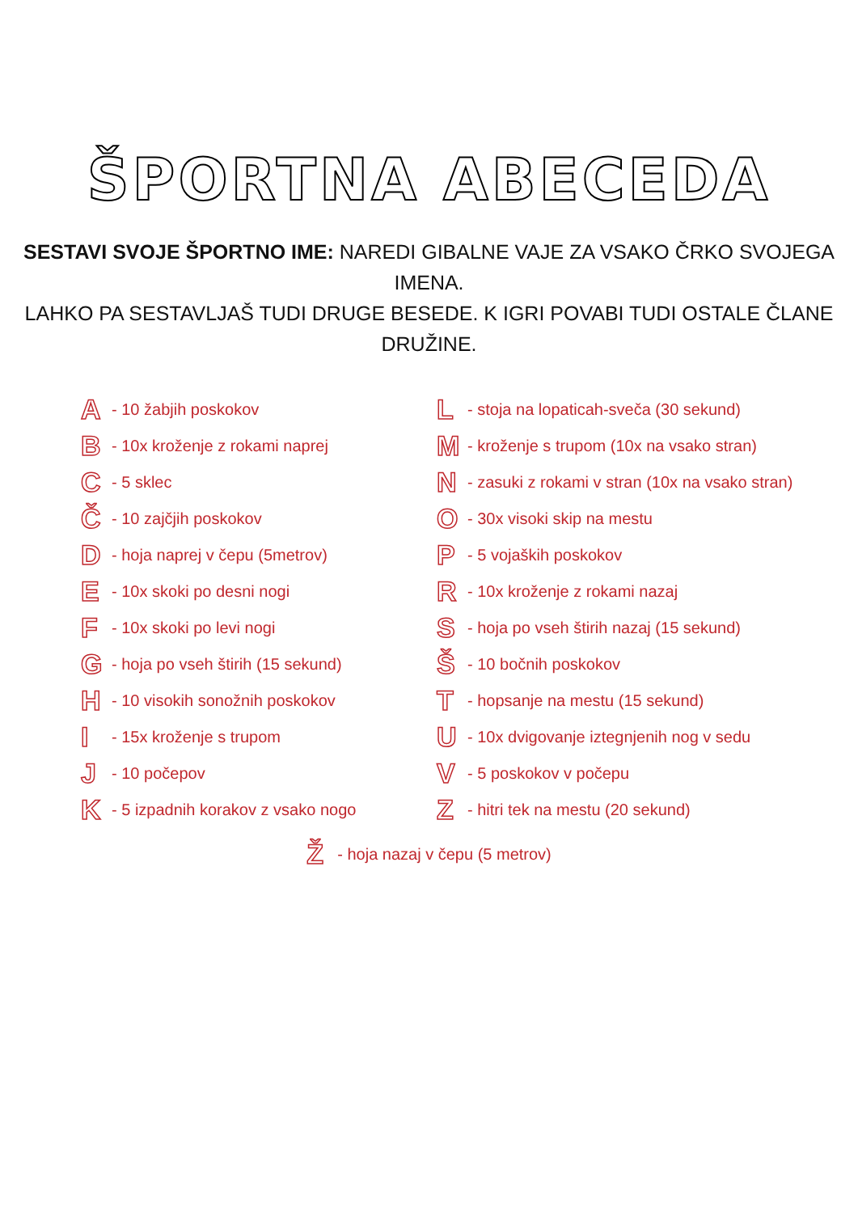ŠPORTNA ABECEDA
SESTAVI SVOJE ŠPORTNO IME: NAREDI GIBALNE VAJE ZA VSAKO ČRKO SVOJEGA IMENA.
LAHKO PA SESTAVLJAŠ TUDI DRUGE BESEDE. K IGRI POVABI TUDI OSTALE ČLANE DRUŽINE.
A - 10 žabjih poskokov
B - 10x kroženje z rokami naprej
C - 5 sklec
Č - 10 zajčjih poskokov
D - hoja naprej v čepu (5metrov)
E - 10x skoki po desni nogi
F - 10x skoki po levi nogi
G - hoja po vseh štirih (15 sekund)
H - 10 visokih sonožnih poskokov
I - 15x kroženje s trupom
J - 10 počepov
K - 5 izpadnih korakov z vsako nogo
L - stoja na lopaticah-sveča (30 sekund)
M - kroženje s trupom (10x na vsako stran)
N - zasuki z rokami v stran (10x na vsako stran)
O - 30x visoki skip na mestu
P - 5 vojaških poskokov
R - 10x kroženje z rokami nazaj
S - hoja po vseh štirih nazaj (15 sekund)
Š - 10 bočnih poskokov
T - hopsanje na mestu (15 sekund)
U - 10x dvigovanje iztegnjenih nog v sedu
V - 5 poskokov v počepu
Z - hitri tek na mestu (20 sekund)
Ž - hoja nazaj v čepu (5 metrov)